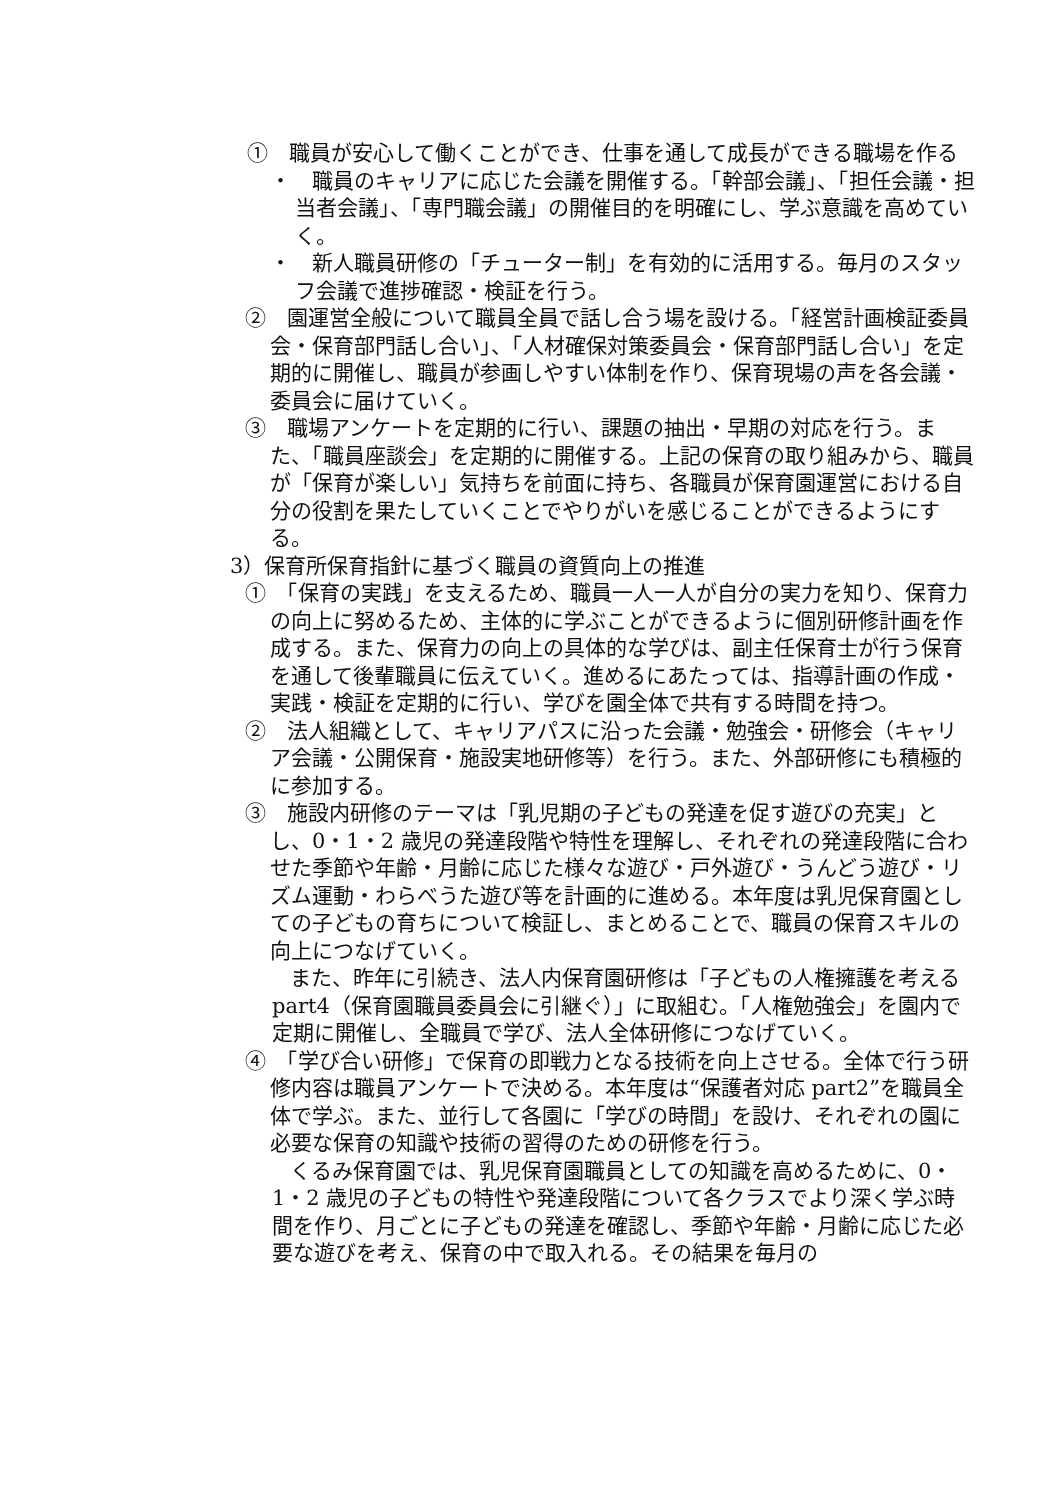①　職員が安心して働くことができ、仕事を通して成長ができる職場を作る
・　職員のキャリアに応じた会議を開催する。「幹部会議」、「担任会議・担当者会議」、「専門職会議」の開催目的を明確にし、学ぶ意識を高めていく。
・　新人職員研修の「チューター制」を有効的に活用する。毎月のスタッフ会議で進捗確認・検証を行う。
②　園運営全般について職員全員で話し合う場を設ける。「経営計画検証委員会・保育部門話し合い」、「人材確保対策委員会・保育部門話し合い」を定期的に開催し、職員が参画しやすい体制を作り、保育現場の声を各会議・委員会に届けていく。
③　職場アンケートを定期的に行い、課題の抽出・早期の対応を行う。また、「職員座談会」を定期的に開催する。上記の保育の取り組みから、職員が「保育が楽しい」気持ちを前面に持ち、各職員が保育園運営における自分の役割を果たしていくことでやりがいを感じることができるようにする。
3）保育所保育指針に基づく職員の資質向上の推進
①　「保育の実践」を支えるため、職員一人一人が自分の実力を知り、保育力の向上に努めるため、主体的に学ぶことができるように個別研修計画を作成する。また、保育力の向上の具体的な学びは、副主任保育士が行う保育を通して後輩職員に伝えていく。進めるにあたっては、指導計画の作成・実践・検証を定期的に行い、学びを園全体で共有する時間を持つ。
②　法人組織として、キャリアパスに沿った会議・勉強会・研修会（キャリア会議・公開保育・施設実地研修等）を行う。また、外部研修にも積極的に参加する。
③　施設内研修のテーマは「乳児期の子どもの発達を促す遊びの充実」とし、0・1・2 歳児の発達段階や特性を理解し、それぞれの発達段階に合わせた季節や年齢・月齢に応じた様々な遊び・戸外遊び・うんどう遊び・リズム運動・わらべうた遊び等を計画的に進める。本年度は乳児保育園としての子どもの育ちについて検証し、まとめることで、職員の保育スキルの向上につなげていく。
また、昨年に引続き、法人内保育園研修は「子どもの人権擁護を考える part4（保育園職員委員会に引継ぐ）」に取組む。「人権勉強会」を園内で定期に開催し、全職員で学び、法人全体研修につなげていく。
④　「学び合い研修」で保育の即戦力となる技術を向上させる。全体で行う研修内容は職員アンケートで決める。本年度は“保護者対応 part2”を職員全体で学ぶ。また、並行して各園に「学びの時間」を設け、それぞれの園に必要な保育の知識や技術の習得のための研修を行う。
くるみ保育園では、乳児保育園職員としての知識を高めるために、0・1・2 歳児の子どもの特性や発達段階について各クラスでより深く学ぶ時間を作り、月ごとに子どもの発達を確認し、季節や年齢・月齢に応じた必要な遊びを考え、保育の中で取入れる。その結果を毎月の